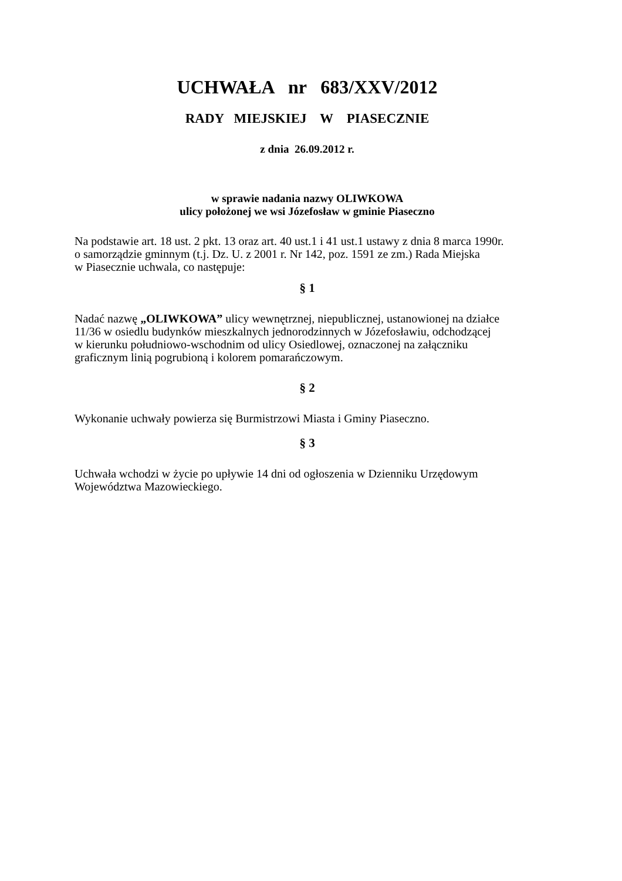UCHWAŁA nr 683/XXV/2012
RADY MIEJSKIEJ W PIASECZNIE
z dnia 26.09.2012 r.
w sprawie nadania nazwy OLIWKOWA
ulicy położonej we wsi Józefosław w gminie Piaseczno
Na podstawie art. 18 ust. 2 pkt. 13 oraz art. 40 ust.1 i 41 ust.1 ustawy z dnia 8 marca 1990r.
o samorządzie gminnym (t.j. Dz. U. z 2001 r. Nr 142, poz. 1591 ze zm.) Rada Miejska
w Piasecznie uchwala, co następuje:
§ 1
Nadać nazwę „OLIWKOWA” ulicy wewnętrznej, niepublicznej, ustanowionej na działce
11/36 w osiedlu budynków mieszkalnych jednorodzinnych w Józefosławiu, odchodzącej
w kierunku południowo-wschodnim od ulicy Osiedlowej, oznaczonej na załączniku
graficznym linią pogrubioną i kolorem pomarańczowym.
§ 2
Wykonanie uchwały powierza się Burmistrzowi Miasta i Gminy Piaseczno.
§ 3
Uchwała wchodzi w życie po upływie 14 dni od ogłoszenia w Dzienniku Urzędowym
Województwa Mazowieckiego.